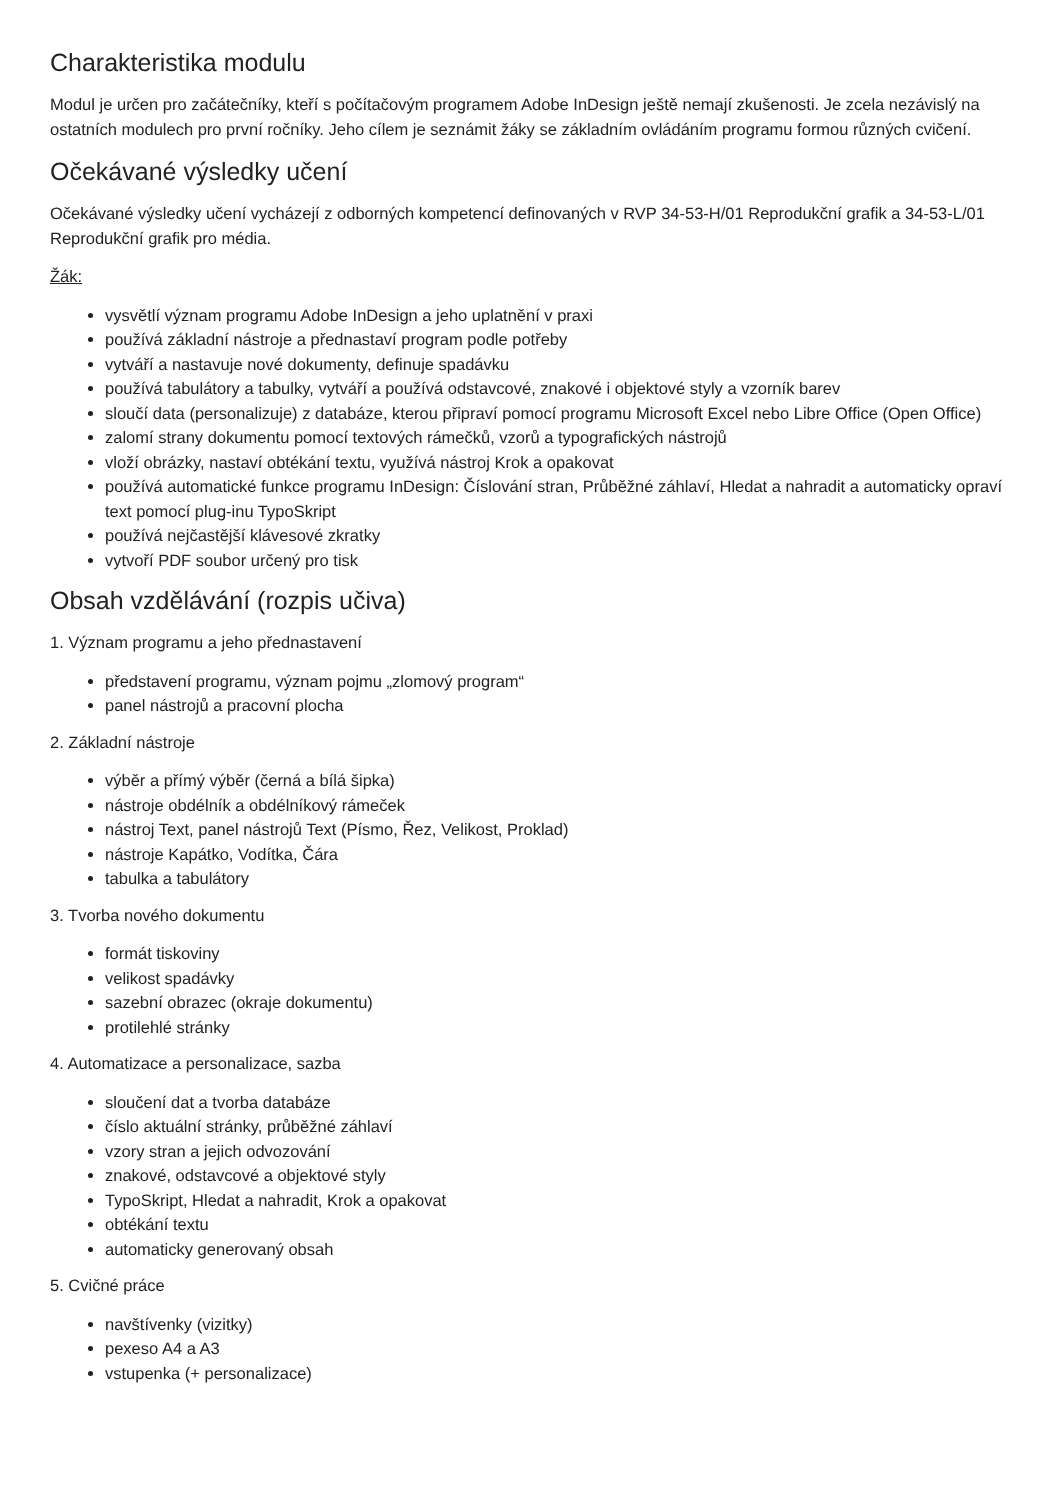Charakteristika modulu
Modul je určen pro začátečníky, kteří s počítačovým programem Adobe InDesign ještě nemají zkušenosti. Je zcela nezávislý na ostatních modulech pro první ročníky. Jeho cílem je seznámit žáky se základním ovládáním programu formou různých cvičení.
Očekávané výsledky učení
Očekávané výsledky učení vycházejí z odborných kompetencí definovaných v RVP 34-53-H/01 Reprodukční grafik a 34-53-L/01 Reprodukční grafik pro média.
Žák:
vysvětlí význam programu Adobe InDesign a jeho uplatnění v praxi
používá základní nástroje a přednastaví program podle potřeby
vytváří a nastavuje nové dokumenty, definuje spadávku
používá tabulátory a tabulky, vytváří a používá odstavcové, znakové i objektové styly a vzorník barev
sloučí data (personalizuje) z databáze, kterou připraví pomocí programu Microsoft Excel nebo Libre Office (Open Office)
zalomí strany dokumentu pomocí textových rámečků, vzorů a typografických nástrojů
vloží obrázky, nastaví obtékání textu, využívá nástroj Krok a opakovat
používá automatické funkce programu InDesign: Číslování stran, Průběžné záhlaví, Hledat a nahradit a automaticky opraví text pomocí plug-inu TypoSkript
používá nejčastější klávesové zkratky
vytvoří PDF soubor určený pro tisk
Obsah vzdělávání (rozpis učiva)
1. Význam programu a jeho přednastavení
představení programu, význam pojmu „zlomový program“
panel nástrojů a pracovní plocha
2. Základní nástroje
výběr a přímý výběr (černá a bílá šipka)
nástroje obdélník a obdélníkový rámeček
nástroj Text, panel nástrojů Text (Písmo, Řez, Velikost, Proklad)
nástroje Kapátko, Vodítka, Čára
tabulka a tabulátory
3. Tvorba nového dokumentu
formát tiskoviny
velikost spadávky
sazební obrazec (okraje dokumentu)
protilehlé stránky
4. Automatizace a personalizace, sazba
sloučení dat a tvorba databáze
číslo aktuální stránky, průběžné záhlaví
vzory stran a jejich odvozování
znakové, odstavcové a objektové styly
TypoSkript, Hledat a nahradit, Krok a opakovat
obtékání textu
automaticky generovaný obsah
5. Cvičné práce
navštívenky (vizitky)
pexeso A4 a A3
vstupenka (+ personalizace)